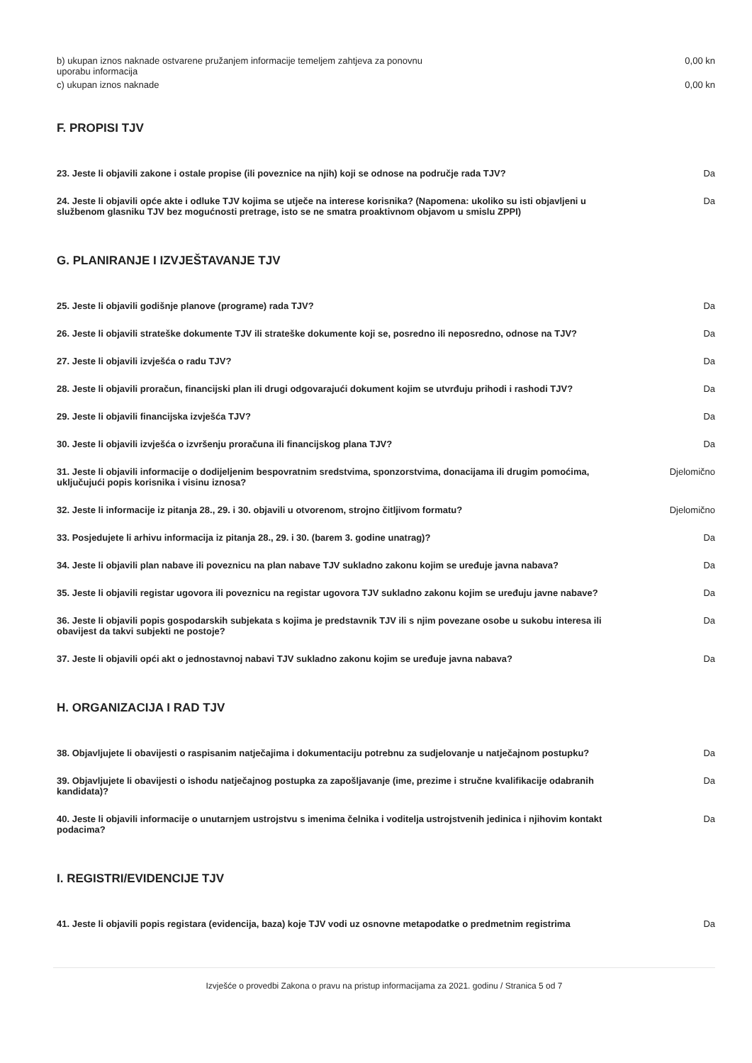| b) ukupan iznos naknade ostvarene pružanjem informacije temeljem zahtjeva za ponovnu uporabu informacija | 0,00 kn |
| c) ukupan iznos naknade | 0,00 kn |
F. PROPISI TJV
| 23. Jeste li objavili zakone i ostale propise (ili poveznice na njih) koji se odnose na područje rada TJV? | Da |
| 24. Jeste li objavili opće akte i odluke TJV kojima se utječe na interese korisnika? (Napomena: ukoliko su isti objavljeni u službenom glasniku TJV bez mogućnosti pretrage, isto se ne smatra proaktivnom objavom u smislu ZPPI) | Da |
G. PLANIRANJE I IZVJEŠTAVANJE TJV
| 25. Jeste li objavili godišnje planove (programe) rada TJV? | Da |
| 26. Jeste li objavili strateške dokumente TJV ili strateške dokumente koji se, posredno ili neposredno, odnose na TJV? | Da |
| 27. Jeste li objavili izvješća o radu TJV? | Da |
| 28. Jeste li objavili proračun, financijski plan ili drugi odgovarajući dokument kojim se utvrđuju prihodi i rashodi TJV? | Da |
| 29. Jeste li objavili financijska izvješća TJV? | Da |
| 30. Jeste li objavili izvješća o izvršenju proračuna ili financijskog plana TJV? | Da |
| 31. Jeste li objavili informacije o dodijeljenim bespovratnim sredstvima, sponzorstvima, donacijama ili drugim pomoćima, uključujući popis korisnika i visinu iznosa? | Djelomično |
| 32. Jeste li informacije iz pitanja 28., 29. i 30. objavili u otvorenom, strojno čitljivom formatu? | Djelomično |
| 33. Posjedujete li arhivu informacija iz pitanja 28., 29. i 30. (barem 3. godine unatrag)? | Da |
| 34. Jeste li objavili plan nabave ili poveznicu na plan nabave TJV sukladno zakonu kojim se uređuje javna nabava? | Da |
| 35. Jeste li objavili registar ugovora ili poveznicu na registar ugovora TJV sukladno zakonu kojim se uređuju javne nabave? | Da |
| 36. Jeste li objavili popis gospodarskih subjekata s kojima je predstavnik TJV ili s njim povezane osobe u sukobu interesa ili obavijest da takvi subjekti ne postoje? | Da |
| 37. Jeste li objavili opći akt o jednostavnoj nabavi TJV sukladno zakonu kojim se uređuje javna nabava? | Da |
H. ORGANIZACIJA I RAD TJV
| 38. Objavljujete li obavijesti o raspisanim natječajima i dokumentaciju potrebnu za sudjelovanje u natječajnom postupku? | Da |
| 39. Objavljujete li obavijesti o ishodu natječajnog postupka za zapošljavanje (ime, prezime i stručne kvalifikacije odabranih kandidata)? | Da |
| 40. Jeste li objavili informacije o unutarnjem ustrojstvu s imenima čelnika i voditelja ustrojstvenih jedinica i njihovim kontakt podacima? | Da |
I. REGISTRI/EVIDENCIJE TJV
| 41. Jeste li objavili popis registara (evidencija, baza) koje TJV vodi uz osnovne metapodatke o predmetnim registrima | Da |
Izvješće o provedbi Zakona o pravu na pristup informacijama za 2021. godinu / Stranica 5 od 7